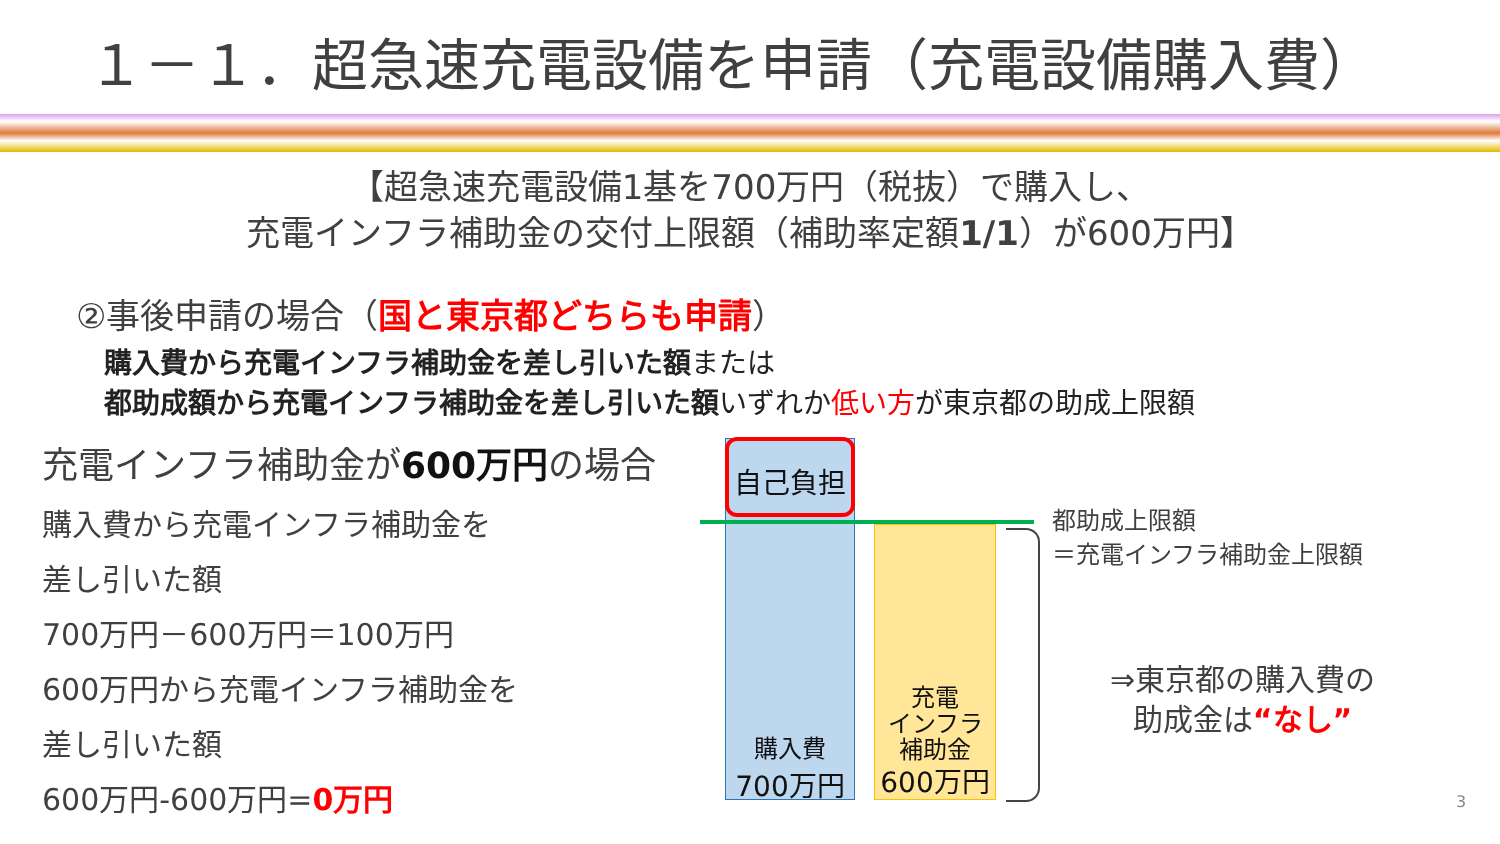１－１．超急速充電設備を申請（充電設備購入費）
【超急速充電設備1基を700万円（税抜）で購入し、
充電インフラ補助金の交付上限額（補助率定額1/1）が600万円】
②事後申請の場合（国と東京都どちらも申請）
購入費から充電インフラ補助金を差し引いた額または
都助成額から充電インフラ補助金を差し引いた額いずれか低い方が東京都の助成上限額
充電インフラ補助金が600万円の場合
購入費から充電インフラ補助金を
差し引いた額
700万円－600万円＝100万円
600万円から充電インフラ補助金を
差し引いた額
600万円-600万円=0万円
購入費
700万円
自己負担
充電
インフラ
補助金
600万円
都助成上限額
＝充電インフラ補助金上限額
⇒東京都の購入費の
助成金は“なし”
3